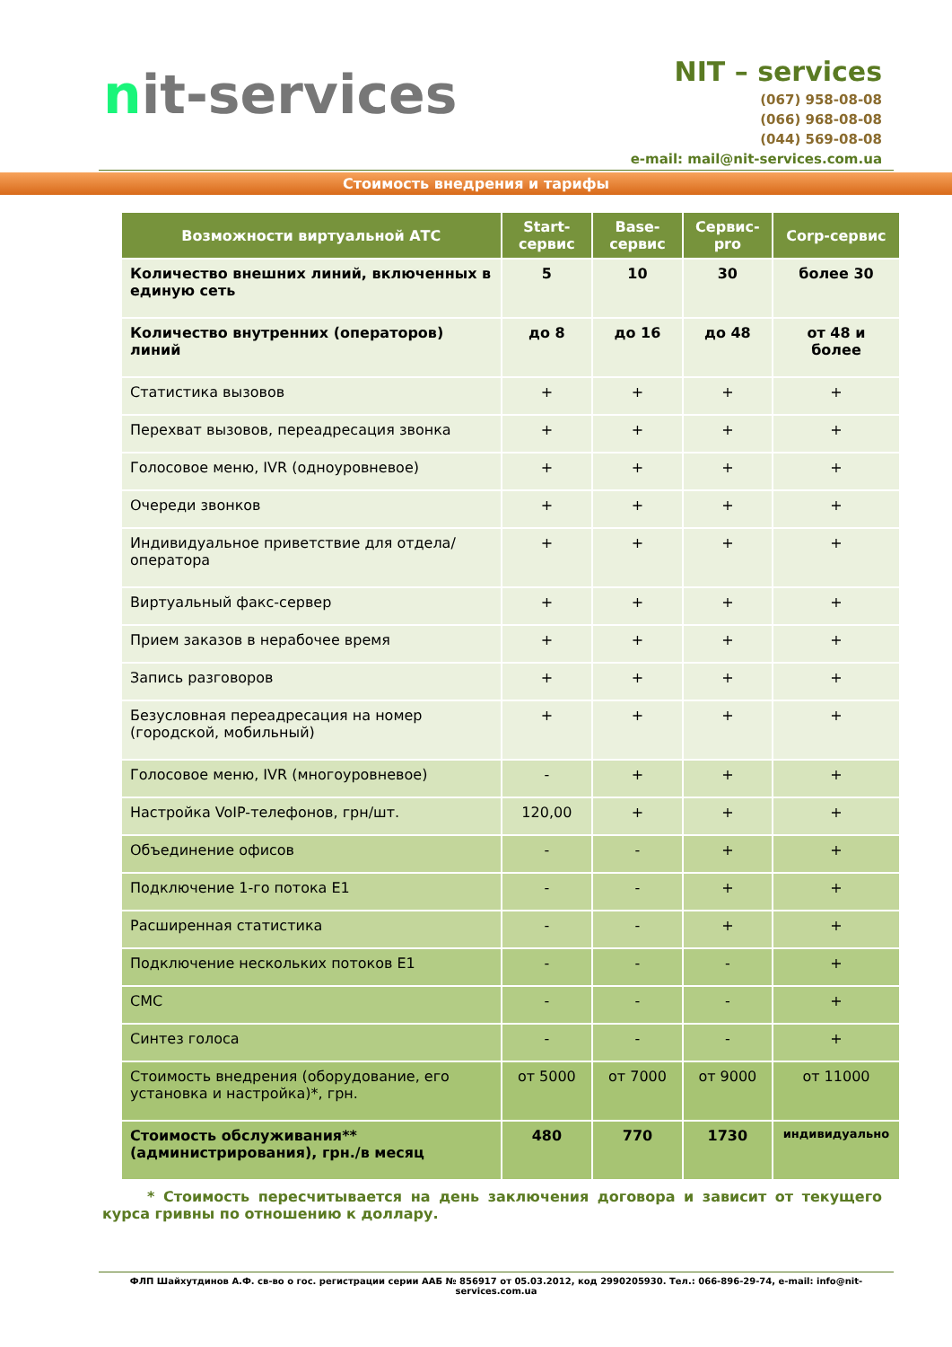nit-services
NIT – services
(067) 958-08-08
(066) 968-08-08
(044) 569-08-08
e-mail: mail@nit-services.com.ua
Стоимость внедрения и тарифы
| Возможности виртуальной АТС | Start-сервис | Base-сервис | Сервис-pro | Corp-сервис |
| --- | --- | --- | --- | --- |
| Количество внешних линий, включенных в единую сеть | 5 | 10 | 30 | более 30 |
| Количество внутренних (операторов) линий | до 8 | до 16 | до 48 | от 48 и более |
| Статистика вызовов | + | + | + | + |
| Перехват вызовов, переадресация звонка | + | + | + | + |
| Голосовое меню, IVR (одноуровневое) | + | + | + | + |
| Очереди звонков | + | + | + | + |
| Индивидуальное приветствие для отдела/оператора | + | + | + | + |
| Виртуальный факс-сервер | + | + | + | + |
| Прием заказов в нерабочее время | + | + | + | + |
| Запись разговоров | + | + | + | + |
| Безусловная переадресация на номер (городской, мобильный) | + | + | + | + |
| Голосовое меню, IVR (многоуровневое) | - | + | + | + |
| Настройка VoIP-телефонов, грн/шт. | 120,00 | + | + | + |
| Объединение офисов | - | - | + | + |
| Подключение 1-го потока Е1 | - | - | + | + |
| Расширенная статистика | - | - | + | + |
| Подключение нескольких потоков Е1 | - | - | - | + |
| СМС | - | - | - | + |
| Синтез голоса | - | - | - | + |
| Стоимость внедрения (оборудование, его установка и настройка)*, грн. | от 5000 | от 7000 | от 9000 | от 11000 |
| Стоимость обслуживания** (администрирования), грн./в месяц | 480 | 770 | 1730 | индивидуально |
* Стоимость пересчитывается на день заключения договора и зависит от текущего курса гривны по отношению к доллару.
ФЛП Шайхутдинов А.Ф. св-во о гос. регистрации серии ААБ № 856917 от 05.03.2012, код 2990205930. Тел.: 066-896-29-74, e-mail: info@nit-services.com.ua